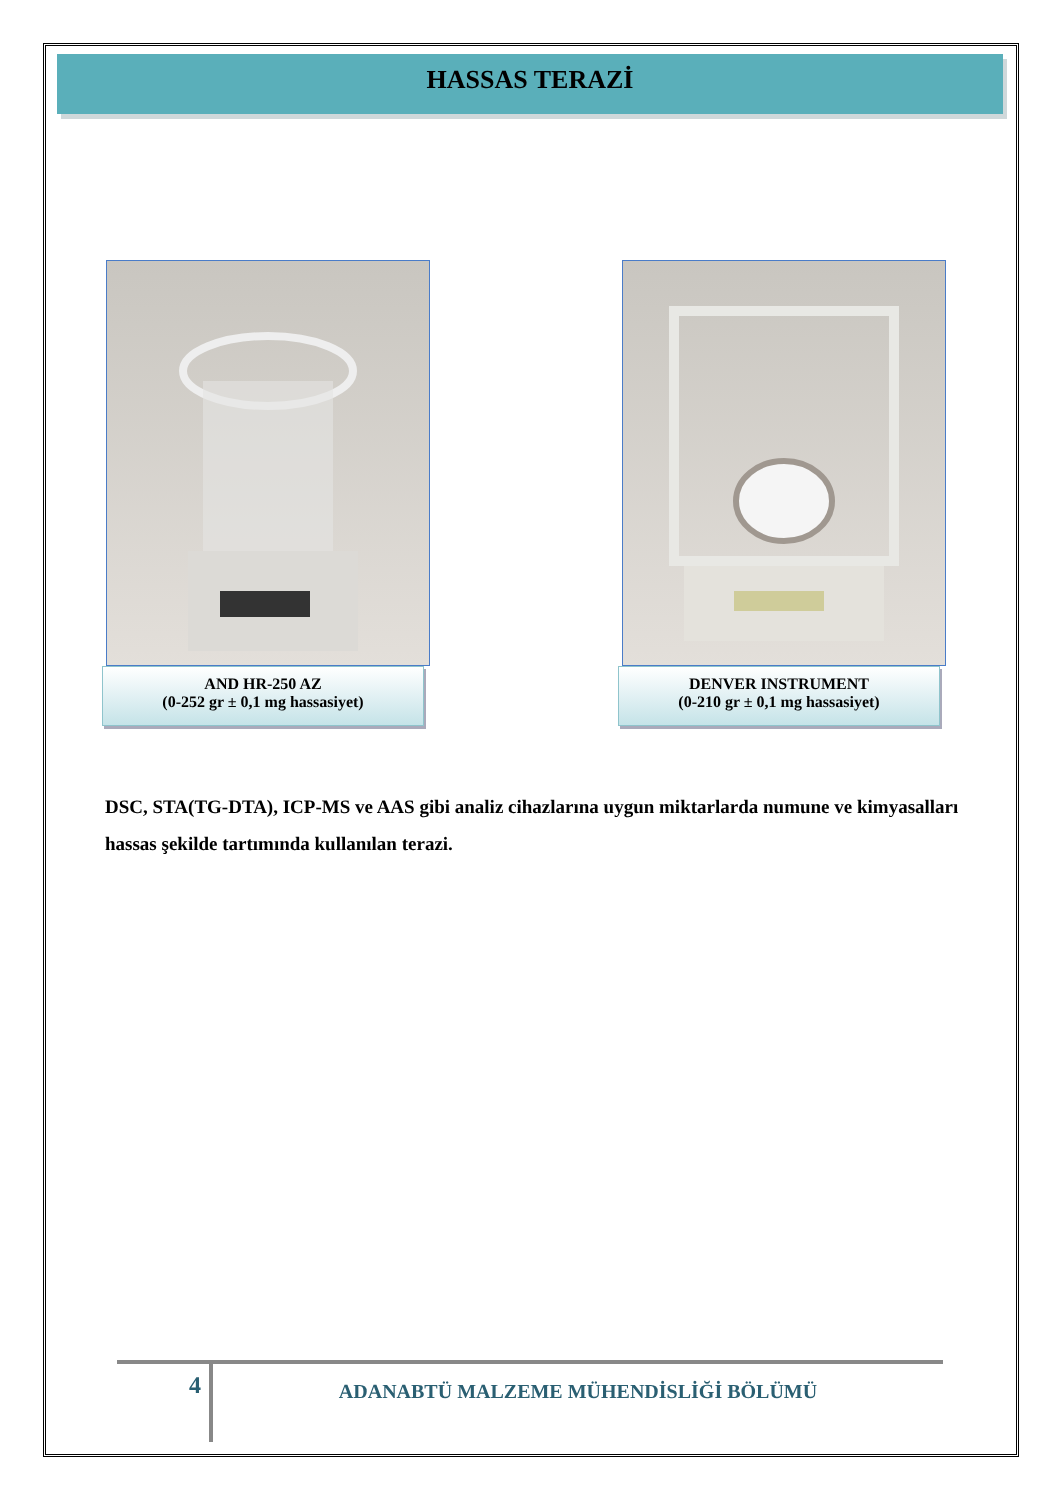HASSAS TERAZİ
AND HR-250 AZ
(0-252 gr ± 0,1 mg hassasiyet)
DENVER INSTRUMENT
(0-210 gr ± 0,1 mg hassasiyet)
DSC, STA(TG-DTA), ICP-MS ve AAS gibi analiz cihazlarına uygun miktarlarda numune ve kimyasalları hassas şekilde tartımında kullanılan terazi.
4
ADANABTÜ MALZEME MÜHENDİSLİĞİ BÖLÜMÜ